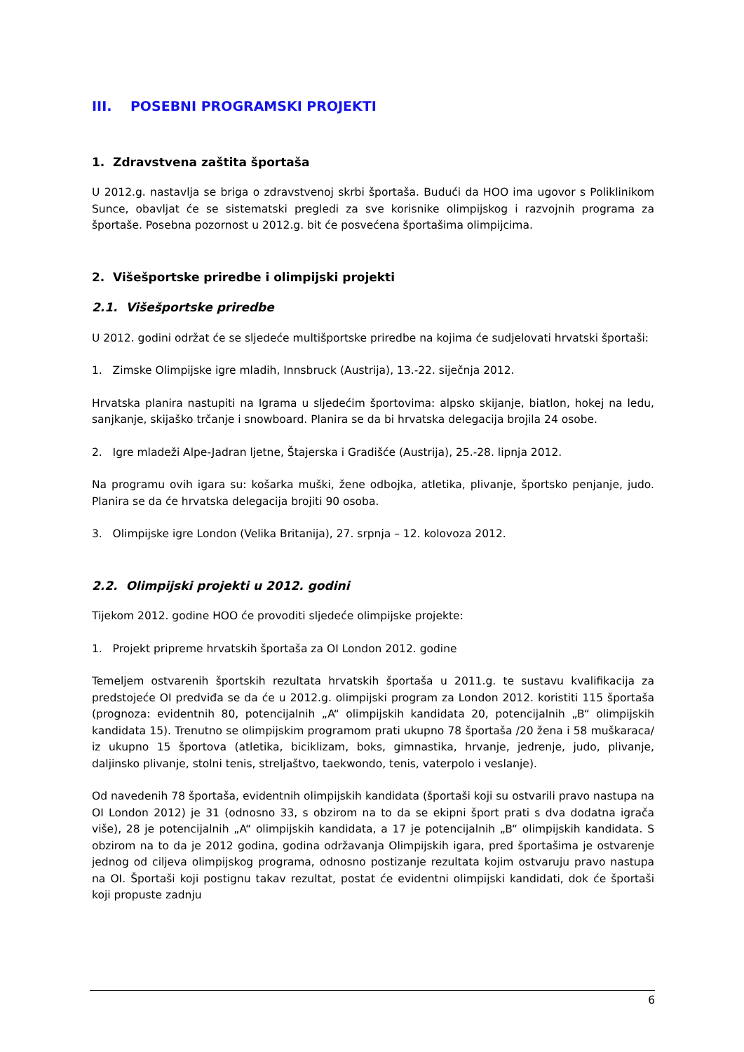III. POSEBNI PROGRAMSKI PROJEKTI
1. Zdravstvena zaštita športaša
U 2012.g. nastavlja se briga o zdravstvenoj skrbi športaša. Budući da HOO ima ugovor s Poliklinikom Sunce, obavljat će se sistematski pregledi za sve korisnike olimpijskog i razvojnih programa za športaše. Posebna pozornost u 2012.g. bit će posvećena športašima olimpijcima.
2. Višešportske priredbe i olimpijski projekti
2.1. Višešportske priredbe
U 2012. godini održat će se sljedeće multišportske priredbe na kojima će sudjelovati hrvatski športaši:
1. Zimske Olimpijske igre mladih, Innsbruck (Austrija), 13.-22. siječnja 2012.
Hrvatska planira nastupiti na Igrama u sljedećim športovima: alpsko skijanje, biatlon, hokej na ledu, sanjkanje, skijaško trčanje i snowboard. Planira se da bi hrvatska delegacija brojila 24 osobe.
2. Igre mladeži Alpe-Jadran ljetne, Štajerska i Gradišće (Austrija), 25.-28. lipnja 2012.
Na programu ovih igara su: košarka muški, žene odbojka, atletika, plivanje, športsko penjanje, judo. Planira se da će hrvatska delegacija brojiti 90 osoba.
3. Olimpijske igre London (Velika Britanija), 27. srpnja – 12. kolovoza 2012.
2.2. Olimpijski projekti u 2012. godini
Tijekom 2012. godine HOO će provoditi sljedeće olimpijske projekte:
1. Projekt pripreme hrvatskih športaša za OI London 2012. godine
Temeljem ostvarenih športskih rezultata hrvatskih športaša u 2011.g. te sustavu kvalifikacija za predstojeće OI predviđa se da će u 2012.g. olimpijski program za London 2012. koristiti 115 športaša (prognoza: evidentnih 80, potencijalnih „A“ olimpijskih kandidata 20, potencijalnih „B“ olimpijskih kandidata 15). Trenutno se olimpijskim programom prati ukupno 78 športaša /20 žena i 58 muškaraca/ iz ukupno 15 športova (atletika, biciklizam, boks, gimnastika, hrvanje, jedrenje, judo, plivanje, daljinsko plivanje, stolni tenis, streljaštvo, taekwondo, tenis, vaterpolo i veslanje).
Od navedenih 78 športaša, evidentnih olimpijskih kandidata (športaši koji su ostvarili pravo nastupa na OI London 2012) je 31 (odnosno 33, s obzirom na to da se ekipni šport prati s dva dodatna igrača više), 28 je potencijalnih „A“ olimpijskih kandidata, a 17 je potencijalnih „B“ olimpijskih kandidata. S obzirom na to da je 2012 godina, godina održavanja Olimpijskih igara, pred športašima je ostvarenje jednog od ciljeva olimpijskog programa, odnosno postizanje rezultata kojim ostvaruju pravo nastupa na OI. Športaši koji postignu takav rezultat, postat će evidentni olimpijski kandidati, dok će športaši koji propuste zadnju
6